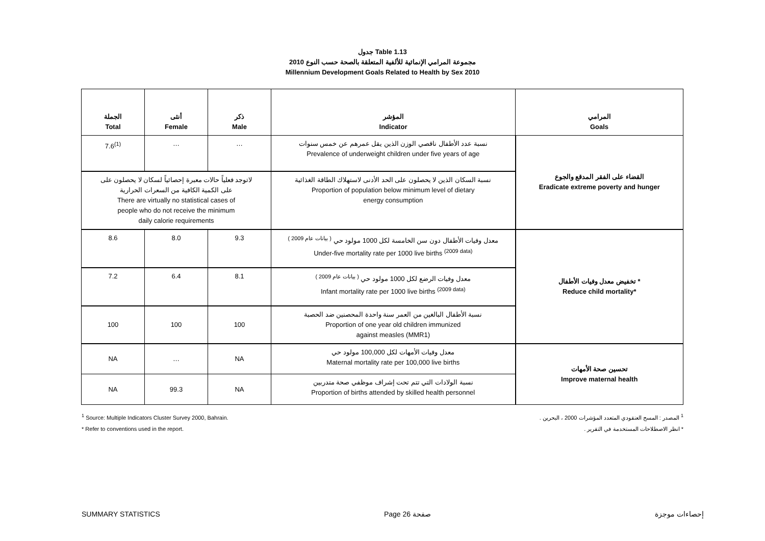جدول Table 1.13
مجموعة المرامي الإنمائية للألفية المتعلقة بالصحة حسب النوع 2010
Millennium Development Goals Related to Health by Sex 2010
| الجملة Total | أنثى Female | ذكر Male | المؤشر Indicator | المرامي Goals |
| --- | --- | --- | --- | --- |
| 7.6<sup>(1)</sup> | … | … | نسبة عدد الأطفال ناقصي الوزن الذين يقل عمرهم عن خمس سنوات Prevalence of underweight children under five years of age | القضاء على الفقر المدقع والجوع Eradicate extreme poverty and hunger |
| لاتوجد فعلياً حالات معبرة إحصائياً لسكان لا يحصلون على على الكمية الكافية من السعرات الحرارية There are virtually no statistical cases of people who do not receive the minimum daily calorie requirements | | | نسبة السكان الذين لا يحصلون على الحد الأدنى لاستهلاك الطاقة الغذائية Proportion of population below minimum level of dietary energy consumption | |
| 8.6 | 8.0 | 9.3 | معدل وفيات الأطفال دون سن الخامسة لكل 1000 مولود حي <sup>( بيانات عام 2009 )</sup> Under-five mortality rate per 1000 live births <sup>(2009 data)</sup> | تخفيض معدل وفيات الأطفال * Reduce child mortality* |
| 7.2 | 6.4 | 8.1 | معدل وفيات الرضع لكل 1000 مولود حي <sup>( بيانات عام 2009 )</sup> Infant mortality rate per 1000 live births <sup>(2009 data)</sup> | |
| 100 | 100 | 100 | نسبة الأطفال البالغين من العمر سنة واحدة المحصنين ضد الحصبة Proportion of one year old children immunized against measles (MMR1) | |
| NA | … | NA | معدل وفيات الأمهات لكل 100,000 مولود حي Maternal mortality rate per 100,000 live births | تحسين صحة الأمهات Improve maternal health |
| NA | 99.3 | NA | نسبة الولادات التي تتم تحت إشراف موظفي صحة متدربين Proportion of births attended by skilled health personnel | |
<sup>1</sup> Source: Multiple Indicators Cluster Survey 2000, Bahrain.
* Refer to conventions used in the report.
<sup>1</sup> المصدر : المسح العنقودي المتعدد المؤشرات 2000 ، البحرين .
* انظر الاصطلاحات المستخدمة في التقرير .
SUMMARY STATISTICS Page 26 صفحة إحصاءات موجزة